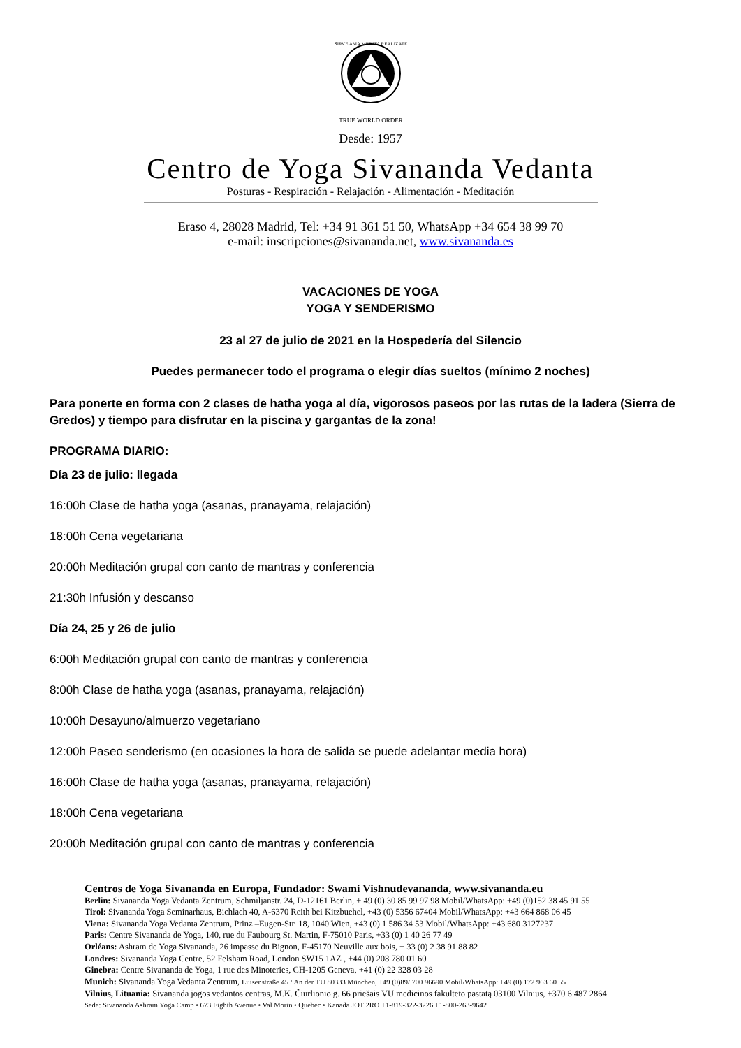SIRVE AMA MEDITA REALIZATE
TRUE WORLD ORDER
Desde: 1957
Centro de Yoga Sivananda Vedanta
Posturas - Respiración - Relajación - Alimentación - Meditación
Eraso 4, 28028 Madrid, Tel: +34 91 361 51 50, WhatsApp +34 654 38 99 70
e-mail: inscripciones@sivananda.net, www.sivananda.es
VACACIONES DE YOGA
YOGA Y SENDERISMO
23 al 27 de julio de 2021 en la Hospedería del Silencio
Puedes permanecer todo el programa o elegir días sueltos (mínimo 2 noches)
Para ponerte en forma con 2 clases de hatha yoga al día, vigorosos paseos por las rutas de la ladera (Sierra de Gredos) y tiempo para disfrutar en la piscina y gargantas de la zona!
PROGRAMA DIARIO:
Día 23 de julio: llegada
16:00h Clase de hatha yoga (asanas, pranayama, relajación)
18:00h Cena vegetariana
20:00h Meditación grupal con canto de mantras y conferencia
21:30h Infusión y descanso
Día 24, 25 y 26 de julio
6:00h Meditación grupal con canto de mantras y conferencia
8:00h Clase de hatha yoga (asanas, pranayama, relajación)
10:00h Desayuno/almuerzo vegetariano
12:00h Paseo senderismo (en ocasiones la hora de salida se puede adelantar media hora)
16:00h Clase de hatha yoga (asanas, pranayama, relajación)
18:00h Cena vegetariana
20:00h Meditación grupal con canto de mantras y conferencia
Centros de Yoga Sivananda en Europa, Fundador: Swami Vishnudevananda, www.sivananda.eu
Berlin: Sivananda Yoga Vedanta Zentrum, Schmiljanstr. 24, D-12161 Berlin, + 49 (0) 30 85 99 97 98 Mobil/WhatsApp: +49 (0)152 38 45 91 55
Tirol: Sivananda Yoga Seminarhaus, Bichlach 40, A-6370 Reith bei Kitzbuehel, +43 (0) 5356 67404 Mobil/WhatsApp: +43 664 868 06 45
Viena: Sivananda Yoga Vedanta Zentrum, Prinz –Eugen-Str. 18, 1040 Wien, +43 (0) 1 586 34 53 Mobil/WhatsApp: +43 680 3127237
Paris: Centre Sivananda de Yoga, 140, rue du Faubourg St. Martin, F-75010 Paris, +33 (0) 1 40 26 77 49
Orléans: Ashram de Yoga Sivananda, 26 impasse du Bignon, F-45170 Neuville aux bois, + 33 (0) 2 38 91 88 82
Londres: Sivananda Yoga Centre, 52 Felsham Road, London SW15 1AZ , +44 (0) 208 780 01 60
Ginebra: Centre Sivananda de Yoga, 1 rue des Minoteries, CH-1205 Geneva, +41 (0) 22 328 03 28
Munich: Sivananda Yoga Vedanta Zentrum, Luisenstraße 45 / An der TU 80333 München, +49 (0)89/ 700 96690 Mobil/WhatsApp: +49 (0) 172 963 60 55
Vilnius, Lituania: Sivananda jogos vedantos centras, M.K. Čiurlionio g. 66 priešais VU medicinos fakulteto pastatą 03100 Vilnius, +370 6 487 2864
Sede: Sivananda Ashram Yoga Camp • 673 Eighth Avenue • Val Morin • Quebec • Kanada JOT 2RO +1-819-322-3226 +1-800-263-9642